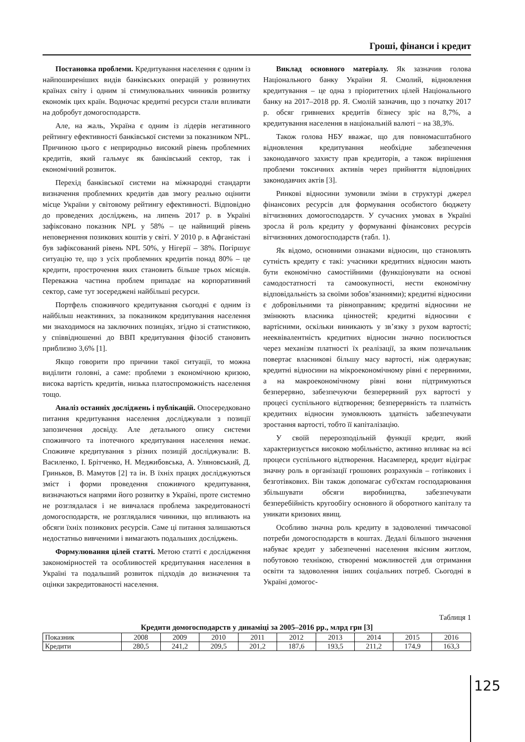Гроші, фінанси і кредит
Постановка проблеми. Кредитування населення є одним із найпоширеніших видів банківських операцій у розвинутих країнах світу і одним зі стимулювальних чинників розвитку економік цих країн. Водночас кредитні ресурси стали впливати на добробут домогосподарств.
Але, на жаль, Україна є одним із лідерів негативного рейтингу ефективності банківської системи за показником NPL. Причиною цього є неприродньо високий рівень проблемних кредитів, який гальмує як банківський сектор, так і економічний розвиток.
Перехід банківської системи на міжнародні стандарти визначення проблемних кредитів дав змогу реально оцінити місце України у світовому рейтингу ефективності. Відповідно до проведених досліджень, на липень 2017 р. в Україні зафіксовано показник NPL у 58% – це найвищий рівень неповернення позикових коштів у світі. У 2010 р. в Афганістані був зафіксований рівень NPL 50%, у Нігерії – 38%. Погіршує ситуацію те, що з усіх проблемних кредитів понад 80% – це кредити, прострочення яких становить більше трьох місяців. Переважна частина проблем припадає на корпоративний сектор, саме тут зосереджені найбільші ресурси.
Портфель споживчого кредитування сьогодні є одним із найбільш неактивних, за показником кредитування населення ми знаходимося на заключних позиціях, згідно зі статистикою, у співвідношенні до ВВП кредитування фізосіб становить приблизно 3,6% [1].
Якщо говорити про причини такої ситуації, то можна виділити головні, а саме: проблеми з економічною кризою, висока вартість кредитів, низька платоспроможність населення тощо.
Аналіз останніх досліджень і публікацій. Опосередковано питання кредитування населення досліджували з позиції запозичення досвіду. Але детального опису системи споживчого та іпотечного кредитування населення немає. Споживче кредитування з різних позицій досліджували: В. Василенко, І. Брітченко, Н. Меджибовська, А. Уляновський, Д. Гриньков, В. Мамутов [2] та ін. В їхніх працях досліджуються зміст і форми проведення споживчого кредитування, визначаються напрями його розвитку в Україні, проте системно не розглядалася і не вивчалася проблема закредитованості домогосподарств, не розглядалися чинники, що впливають на обсяги їхніх позикових ресурсів. Саме ці питання залишаються недостатньо вивченими і вимагають подальших досліджень.
Формулювання цілей статті. Метою статті є дослідження закономірностей та особливостей кредитування населення в Україні та подальший розвиток підходів до визначення та оцінки закредитованості населення.
Виклад основного матеріалу. Як зазначив голова Національного банку України Я. Смолий, відновлення кредитування – це одна з пріоритетних цілей Національного банку на 2017–2018 рр. Я. Смолій зазначив, що з початку 2017 р. обсяг гривневих кредитів бізнесу зріс на 8,7%, а кредитування населення в національній валюті − на 38,3%.
Також голова НБУ вважає, що для повномасштабного відновлення кредитування необхідне забезпечення законодавчого захисту прав кредиторів, а також вирішення проблеми токсичних активів через прийняття відповідних законодавчих актів [3].
Ринкові відносини зумовили зміни в структурі джерел фінансових ресурсів для формування особистого бюджету вітчизняних домогосподарств. У сучасних умовах в Україні зросла й роль кредиту у формуванні фінансових ресурсів вітчизняних домогосподарств (табл. 1).
Як відомо, основними ознаками відносин, що становлять сутність кредиту є такі: учасники кредитних відносин мають бути економічно самостійними (функціонувати на основі самодостатності та самоокупності, нести економічну відповідальність за своїми зобов’язаннями); кредитні відносини є добровільними та рівноправним; кредитні відносини не змінюють власника цінностей; кредитні відносини є вартісними, оскільки виникають у зв’язку з рухом вартості; нееквівалентність кредитних відносин значно посилюється через механізм платності їх реалізації, за яким позичальник повертає власникові більшу масу вартості, ніж одержував; кредитні відносини на мікроекономічному рівні є перервними, а на макроекономічному рівні вони підтримуються безперервно, забезпечуючи безперервний рух вартості у процесі суспільного відтворення; безперервність та платність кредитних відносин зумовлюють здатність забезпечувати зростання вартості, тобто її капіталізацію.
У своїй перерозподільній функції кредит, який характеризується високою мобільністю, активно впливає на всі процеси суспільного відтворення. Насамперед, кредит відіграє значну роль в організації грошових розрахунків – готівкових і безготівкових. Він також допомагає суб'єктам господарювання збільшувати обсяги виробництва, забезпечувати безперебійність кругообігу основного й оборотного капіталу та уникати кризових явищ.
Особливо значна роль кредиту в задоволенні тимчасової потреби домогосподарств в коштах. Дедалі більшого значення набуває кредит у забезпеченні населення якісним житлом, побутовою технікою, створенні можливостей для отримання освіти та задоволення інших соціальних потреб. Сьогодні в Україні домогос-
Таблиця 1
Кредити домогосподарств у динаміці за 2005–2016 рр., млрд грн [3]
| Показник | 2008 | 2009 | 2010 | 2011 | 2012 | 2013 | 2014 | 2015 | 2016 |
| --- | --- | --- | --- | --- | --- | --- | --- | --- | --- |
| Кредити | 280,5 | 241,2 | 209,5 | 201,2 | 187,6 | 193,5 | 211,2 | 174,9 | 163,3 |
125